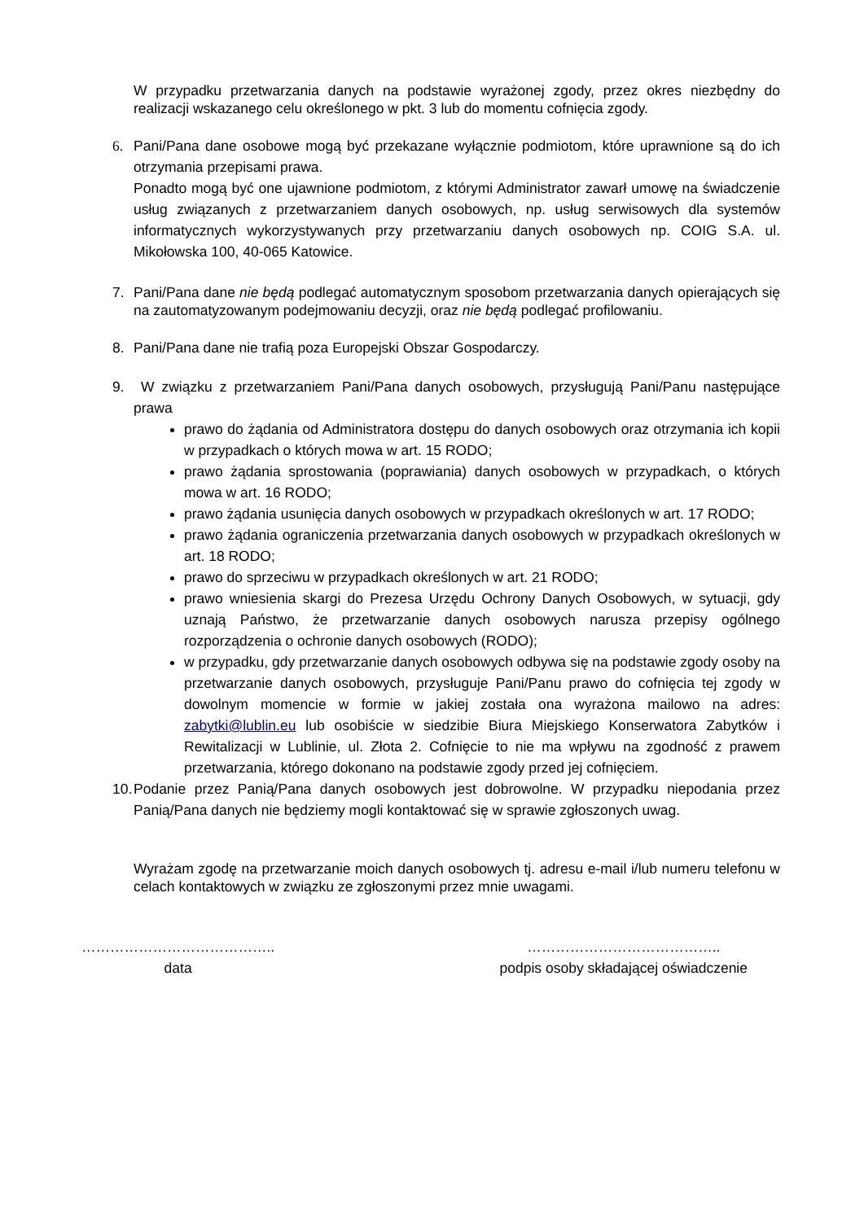W przypadku przetwarzania danych na podstawie wyrażonej zgody, przez okres niezbędny do realizacji wskazanego celu określonego w pkt. 3 lub do momentu cofnięcia zgody.
6. Pani/Pana dane osobowe mogą być przekazane wyłącznie podmiotom, które uprawnione są do ich otrzymania przepisami prawa.
Ponadto mogą być one ujawnione podmiotom, z którymi Administrator zawarł umowę na świadczenie usług związanych z przetwarzaniem danych osobowych, np. usług serwisowych dla systemów informatycznych wykorzystywanych przy przetwarzaniu danych osobowych np. COIG S.A. ul. Mikołowska 100, 40-065 Katowice.
7. Pani/Pana dane nie będą podlegać automatycznym sposobom przetwarzania danych opierających się na zautomatyzowanym podejmowaniu decyzji, oraz nie będą podlegać profilowaniu.
8. Pani/Pana dane nie trafią poza Europejski Obszar Gospodarczy.
9. W związku z przetwarzaniem Pani/Pana danych osobowych, przysługują Pani/Panu następujące prawa
prawo do żądania od Administratora dostępu do danych osobowych oraz otrzymania ich kopii w przypadkach o których mowa w art. 15 RODO;
prawo żądania sprostowania (poprawiania) danych osobowych w przypadkach, o których mowa w art. 16 RODO;
prawo żądania usunięcia danych osobowych w przypadkach określonych w art. 17 RODO;
prawo żądania ograniczenia przetwarzania danych osobowych w przypadkach określonych w art. 18 RODO;
prawo do sprzeciwu w przypadkach określonych w art. 21 RODO;
prawo wniesienia skargi do Prezesa Urzędu Ochrony Danych Osobowych, w sytuacji, gdy uznają Państwo, że przetwarzanie danych osobowych narusza przepisy ogólnego rozporządzenia o ochronie danych osobowych (RODO);
w przypadku, gdy przetwarzanie danych osobowych odbywa się na podstawie zgody osoby na przetwarzanie danych osobowych, przysługuje Pani/Panu prawo do cofnięcia tej zgody w dowolnym momencie w formie w jakiej została ona wyrażona mailowo na adres: zabytki@lublin.eu lub osobiście w siedzibie Biura Miejskiego Konserwatora Zabytków i Rewitalizacji w Lublinie, ul. Złota 2. Cofnięcie to nie ma wpływu na zgodność z prawem przetwarzania, którego dokonano na podstawie zgody przed jej cofnięciem.
10.
Podanie przez Panią/Pana danych osobowych jest dobrowolne. W przypadku niepodania przez Panią/Pana danych nie będziemy mogli kontaktować się w sprawie zgłoszonych uwag.
Wyrażam zgodę na przetwarzanie moich danych osobowych tj. adresu e-mail i/lub numeru telefonu w celach kontaktowych w związku ze zgłoszonymi przez mnie uwagami.
…………………………………..
data
…………………………………..
podpis osoby składającej oświadczenie